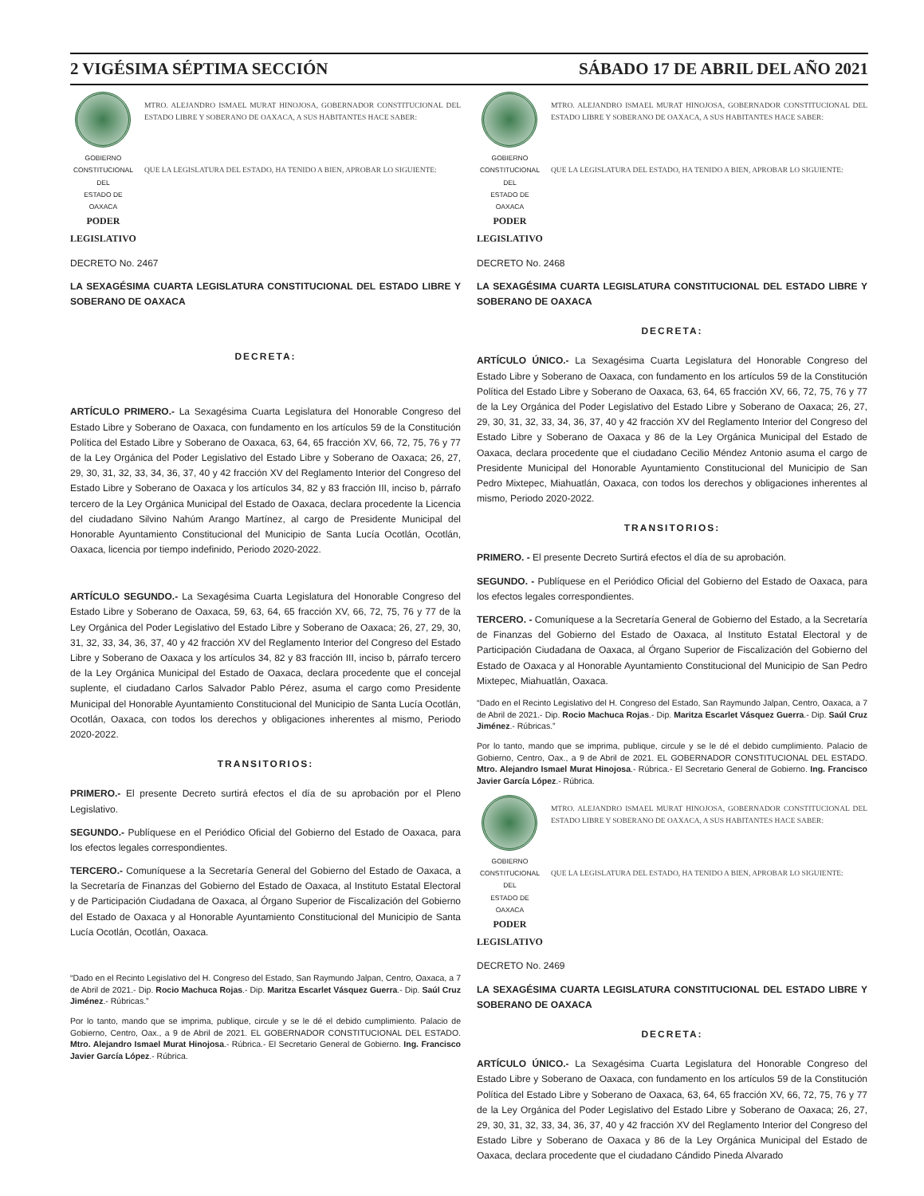2 VIGÉSIMA SÉPTIMA SECCIÓN SÁBADO 17 DE ABRIL DEL AÑO 2021
GOBIERNO CONSTITUCIONAL
DEL
ESTADO DE OAXACA
PODER LEGISLATIVO
MTRO. ALEJANDRO ISMAEL MURAT HINOJOSA, GOBERNADOR CONSTITUCIONAL DEL ESTADO LIBRE Y SOBERANO DE OAXACA, A SUS HABITANTES HACE SABER:
QUE LA LEGISLATURA DEL ESTADO, HA TENIDO A BIEN, APROBAR LO SIGUIENTE:
DECRETO No. 2467
LA SEXAGÉSIMA CUARTA LEGISLATURA CONSTITUCIONAL DEL ESTADO LIBRE Y SOBERANO DE OAXACA
DECRETA:
ARTÍCULO PRIMERO.- La Sexagésima Cuarta Legislatura del Honorable Congreso del Estado Libre y Soberano de Oaxaca, con fundamento en los artículos 59 de la Constitución Política del Estado Libre y Soberano de Oaxaca, 63, 64, 65 fracción XV, 66, 72, 75, 76 y 77 de la Ley Orgánica del Poder Legislativo del Estado Libre y Soberano de Oaxaca; 26, 27, 29, 30, 31, 32, 33, 34, 36, 37, 40 y 42 fracción XV del Reglamento Interior del Congreso del Estado Libre y Soberano de Oaxaca y los artículos 34, 82 y 83 fracción III, inciso b, párrafo tercero de la Ley Orgánica Municipal del Estado de Oaxaca, declara procedente la Licencia del ciudadano Silvino Nahúm Arango Martínez, al cargo de Presidente Municipal del Honorable Ayuntamiento Constitucional del Municipio de Santa Lucía Ocotlán, Ocotlán, Oaxaca, licencia por tiempo indefinido, Periodo 2020-2022.
ARTÍCULO SEGUNDO.- La Sexagésima Cuarta Legislatura del Honorable Congreso del Estado Libre y Soberano de Oaxaca, 59, 63, 64, 65 fracción XV, 66, 72, 75, 76 y 77 de la Ley Orgánica del Poder Legislativo del Estado Libre y Soberano de Oaxaca; 26, 27, 29, 30, 31, 32, 33, 34, 36, 37, 40 y 42 fracción XV del Reglamento Interior del Congreso del Estado Libre y Soberano de Oaxaca y los artículos 34, 82 y 83 fracción III, inciso b, párrafo tercero de la Ley Orgánica Municipal del Estado de Oaxaca, declara procedente que el concejal suplente, el ciudadano Carlos Salvador Pablo Pérez, asuma el cargo como Presidente Municipal del Honorable Ayuntamiento Constitucional del Municipio de Santa Lucía Ocotlán, Ocotlán, Oaxaca, con todos los derechos y obligaciones inherentes al mismo, Periodo 2020-2022.
TRANSITORIOS:
PRIMERO.- El presente Decreto surtirá efectos el día de su aprobación por el Pleno Legislativo.
SEGUNDO.- Publíquese en el Periódico Oficial del Gobierno del Estado de Oaxaca, para los efectos legales correspondientes.
TERCERO.- Comuníquese a la Secretaría General del Gobierno del Estado de Oaxaca, a la Secretaría de Finanzas del Gobierno del Estado de Oaxaca, al Instituto Estatal Electoral y de Participación Ciudadana de Oaxaca, al Órgano Superior de Fiscalización del Gobierno del Estado de Oaxaca y al Honorable Ayuntamiento Constitucional del Municipio de Santa Lucía Ocotlán, Ocotlán, Oaxaca.
“Dado en el Recinto Legislativo del H. Congreso del Estado, San Raymundo Jalpan, Centro, Oaxaca, a 7 de Abril de 2021.- Dip. Rocio Machuca Rojas.- Dip. Maritza Escarlet Vásquez Guerra.- Dip. Saúl Cruz Jiménez.- Rúbricas.”
Por lo tanto, mando que se imprima, publique, circule y se le dé el debido cumplimiento. Palacio de Gobierno, Centro, Oax., a 9 de Abril de 2021. EL GOBERNADOR CONSTITUCIONAL DEL ESTADO. Mtro. Alejandro Ismael Murat Hinojosa.- Rúbrica.- El Secretario General de Gobierno. Ing. Francisco Javier García López.- Rúbrica.
GOBIERNO CONSTITUCIONAL
DEL
ESTADO DE OAXACA
PODER LEGISLATIVO
MTRO. ALEJANDRO ISMAEL MURAT HINOJOSA, GOBERNADOR CONSTITUCIONAL DEL ESTADO LIBRE Y SOBERANO DE OAXACA, A SUS HABITANTES HACE SABER:
QUE LA LEGISLATURA DEL ESTADO, HA TENIDO A BIEN, APROBAR LO SIGUIENTE:
DECRETO No. 2468
LA SEXAGÉSIMA CUARTA LEGISLATURA CONSTITUCIONAL DEL ESTADO LIBRE Y SOBERANO DE OAXACA
DECRETA:
ARTÍCULO ÚNICO.- La Sexagésima Cuarta Legislatura del Honorable Congreso del Estado Libre y Soberano de Oaxaca, con fundamento en los artículos 59 de la Constitución Política del Estado Libre y Soberano de Oaxaca, 63, 64, 65 fracción XV, 66, 72, 75, 76 y 77 de la Ley Orgánica del Poder Legislativo del Estado Libre y Soberano de Oaxaca; 26, 27, 29, 30, 31, 32, 33, 34, 36, 37, 40 y 42 fracción XV del Reglamento Interior del Congreso del Estado Libre y Soberano de Oaxaca y 86 de la Ley Orgánica Municipal del Estado de Oaxaca, declara procedente que el ciudadano Cecilio Méndez Antonio asuma el cargo de Presidente Municipal del Honorable Ayuntamiento Constitucional del Municipio de San Pedro Mixtepec, Miahuatlán, Oaxaca, con todos los derechos y obligaciones inherentes al mismo, Periodo 2020-2022.
TRANSITORIOS:
PRIMERO. - El presente Decreto Surtirá efectos el día de su aprobación.
SEGUNDO. - Publíquese en el Periódico Oficial del Gobierno del Estado de Oaxaca, para los efectos legales correspondientes.
TERCERO. - Comuníquese a la Secretaría General de Gobierno del Estado, a la Secretaría de Finanzas del Gobierno del Estado de Oaxaca, al Instituto Estatal Electoral y de Participación Ciudadana de Oaxaca, al Órgano Superior de Fiscalización del Gobierno del Estado de Oaxaca y al Honorable Ayuntamiento Constitucional del Municipio de San Pedro Mixtepec, Miahuatlán, Oaxaca.
“Dado en el Recinto Legislativo del H. Congreso del Estado, San Raymundo Jalpan, Centro, Oaxaca, a 7 de Abril de 2021.- Dip. Rocio Machuca Rojas.- Dip. Maritza Escarlet Vásquez Guerra.- Dip. Saúl Cruz Jiménez.- Rúbricas.”
Por lo tanto, mando que se imprima, publique, circule y se le dé el debido cumplimiento. Palacio de Gobierno, Centro, Oax., a 9 de Abril de 2021. EL GOBERNADOR CONSTITUCIONAL DEL ESTADO. Mtro. Alejandro Ismael Murat Hinojosa.- Rúbrica.- El Secretario General de Gobierno. Ing. Francisco Javier García López.- Rúbrica.
GOBIERNO CONSTITUCIONAL
DEL
ESTADO DE OAXACA
PODER LEGISLATIVO
MTRO. ALEJANDRO ISMAEL MURAT HINOJOSA, GOBERNADOR CONSTITUCIONAL DEL ESTADO LIBRE Y SOBERANO DE OAXACA, A SUS HABITANTES HACE SABER:
QUE LA LEGISLATURA DEL ESTADO, HA TENIDO A BIEN, APROBAR LO SIGUIENTE:
DECRETO No. 2469
LA SEXAGÉSIMA CUARTA LEGISLATURA CONSTITUCIONAL DEL ESTADO LIBRE Y SOBERANO DE OAXACA
DECRETA:
ARTÍCULO ÚNICO.- La Sexagésima Cuarta Legislatura del Honorable Congreso del Estado Libre y Soberano de Oaxaca, con fundamento en los artículos 59 de la Constitución Política del Estado Libre y Soberano de Oaxaca, 63, 64, 65 fracción XV, 66, 72, 75, 76 y 77 de la Ley Orgánica del Poder Legislativo del Estado Libre y Soberano de Oaxaca; 26, 27, 29, 30, 31, 32, 33, 34, 36, 37, 40 y 42 fracción XV del Reglamento Interior del Congreso del Estado Libre y Soberano de Oaxaca y 86 de la Ley Orgánica Municipal del Estado de Oaxaca, declara procedente que el ciudadano Cándido Pineda Alvarado